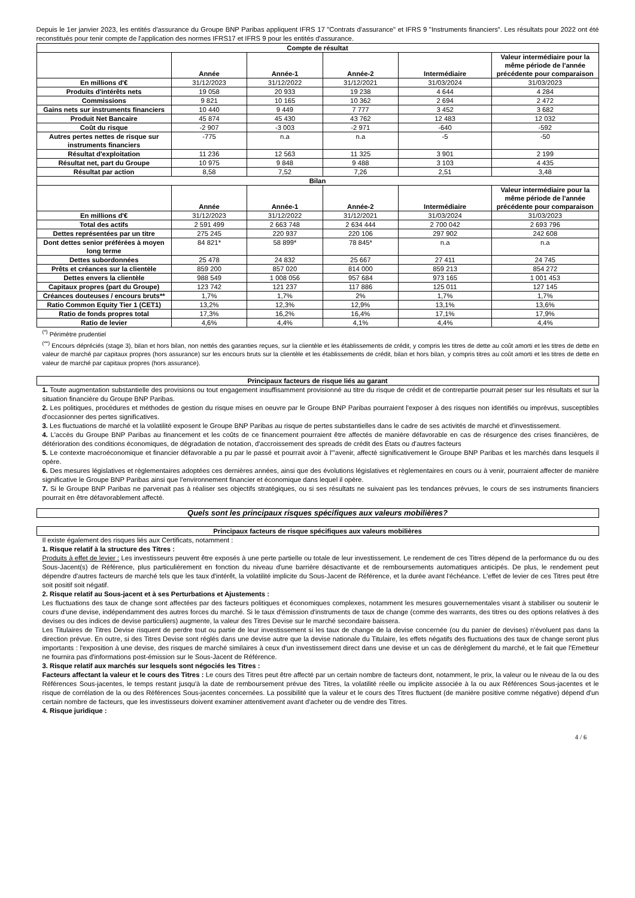Depuis le 1er janvier 2023, les entités d'assurance du Groupe BNP Paribas appliquent IFRS 17 "Contrats d'assurance" et IFRS 9 "Instruments financiers". Les résultats pour 2022 ont été reconstitués pour tenir compte de l'application des normes IFRS17 et IFRS 9 pour les entités d'assurance.
| Compte de résultat | | | | | |
| | Année | Année-1 | Année-2 | Intermédiaire | Valeur intermédiaire pour la même période de l'année précédente pour comparaison |
| En millions d'€ | 31/12/2023 | 31/12/2022 | 31/12/2021 | 31/03/2024 | 31/03/2023 |
| Produits d'intérêts nets | 19 058 | 20 933 | 19 238 | 4 644 | 4 284 |
| Commissions | 9 821 | 10 165 | 10 362 | 2 694 | 2 472 |
| Gains nets sur instruments financiers | 10 440 | 9 449 | 7 777 | 3 452 | 3 682 |
| Produit Net Bancaire | 45 874 | 45 430 | 43 762 | 12 483 | 12 032 |
| Coût du risque | -2 907 | -3 003 | -2 971 | -640 | -592 |
| Autres pertes nettes de risque sur instruments financiers | -775 | n.a | n.a | -5 | -50 |
| Résultat d'exploitation | 11 236 | 12 563 | 11 325 | 3 901 | 2 199 |
| Résultat net, part du Groupe | 10 975 | 9 848 | 9 488 | 3 103 | 4 435 |
| Résultat par action | 8,58 | 7,52 | 7,26 | 2,51 | 3,48 |
| Bilan | | | | | |
| | Année | Année-1 | Année-2 | Intermédiaire | Valeur intermédiaire pour la même période de l'année précédente pour comparaison |
| En millions d'€ | 31/12/2023 | 31/12/2022 | 31/12/2021 | 31/03/2024 | 31/03/2023 |
| Total des actifs | 2 591 499 | 2 663 748 | 2 634 444 | 2 700 042 | 2 693 796 |
| Dettes représentées par un titre | 275 245 | 220 937 | 220 106 | 297 902 | 242 608 |
| Dont dettes senior préférées à moyen long terme | 84 821* | 58 899* | 78 845* | n.a | n.a |
| Dettes subordonnées | 25 478 | 24 832 | 25 667 | 27 411 | 24 745 |
| Prêts et créances sur la clientèle | 859 200 | 857 020 | 814 000 | 859 213 | 854 272 |
| Dettes envers la clientèle | 988 549 | 1 008 056 | 957 684 | 973 165 | 1 001 453 |
| Capitaux propres (part du Groupe) | 123 742 | 121 237 | 117 886 | 125 011 | 127 145 |
| Créances douteuses / encours bruts** | 1,7% | 1,7% | 2% | 1,7% | 1,7% |
| Ratio Common Equity Tier 1 (CET1) | 13,2% | 12,3% | 12,9% | 13,1% | 13,6% |
| Ratio de fonds propres total | 17,3% | 16,2% | 16,4% | 17,1% | 17,9% |
| Ratio de levier | 4,6% | 4,4% | 4,1% | 4,4% | 4,4% |
<sup>(*)</sup> Périmètre prudentiel
<sup>(**)</sup> Encours dépréciés (stage 3), bilan et hors bilan, non nettés des garanties reçues, sur la clientèle et les établissements de crédit, y compris les titres de dette au coût amorti et les titres de dette en valeur de marché par capitaux propres (hors assurance) sur les encours bruts sur la clientèle et les établissements de crédit, bilan et hors bilan, y compris titres au coût amorti et les titres de dette en valeur de marché par capitaux propres (hors assurance).
Principaux facteurs de risque liés au garant
1. Toute augmentation substantielle des provisions ou tout engagement insuffisamment provisionné au titre du risque de crédit et de contrepartie pourrait peser sur les résultats et sur la situation financière du Groupe BNP Paribas.
2. Les politiques, procédures et méthodes de gestion du risque mises en oeuvre par le Groupe BNP Paribas pourraient l'exposer à des risques non identifiés ou imprévus, susceptibles d'occasionner des pertes significatives.
3. Les fluctuations de marché et la volatilité exposent le Groupe BNP Paribas au risque de pertes substantielles dans le cadre de ses activités de marché et d'investissement.
4. L'accès du Groupe BNP Paribas au financement et les coûts de ce financement pourraient être affectés de manière défavorable en cas de résurgence des crises financières, de détérioration des conditions économiques, de dégradation de notation, d'accroissement des spreads de crédit des États ou d'autres facteurs
5. Le contexte macroéconomique et financier défavorable a pu par le passé et pourrait avoir à l'"avenir, affecté significativement le Groupe BNP Paribas et les marchés dans lesquels il opère.
6. Des mesures législatives et règlementaires adoptées ces dernières années, ainsi que des évolutions législatives et règlementaires en cours ou à venir, pourraient affecter de manière significative le Groupe BNP Paribas ainsi que l'environnement financier et économique dans lequel il opère.
7. Si le Groupe BNP Paribas ne parvenait pas à réaliser ses objectifs stratégiques, ou si ses résultats ne suivaient pas les tendances prévues, le cours de ses instruments financiers pourrait en être défavorablement affecté.
Quels sont les principaux risques spécifiques aux valeurs mobilières?
Principaux facteurs de risque spécifiques aux valeurs mobilières
Il existe également des risques liés aux Certificats, notamment :
1. Risque relatif à la structure des Titres :
Produits à effet de levier : Les investisseurs peuvent être exposés à une perte partielle ou totale de leur investissement. Le rendement de ces Titres dépend de la performance du ou des Sous-Jacent(s) de Référence, plus particulièrement en fonction du niveau d'une barrière désactivante et de remboursements automatiques anticipés. De plus, le rendement peut dépendre d'autres facteurs de marché tels que les taux d'intérêt, la volatilité implicite du Sous-Jacent de Référence, et la durée avant l'échéance. L'effet de levier de ces Titres peut être soit positif soit négatif.
2. Risque relatif au Sous-jacent et à ses Perturbations et Ajustements :
Les fluctuations des taux de change sont affectées par des facteurs politiques et économiques complexes, notamment les mesures gouvernementales visant à stabiliser ou soutenir le cours d'une devise, indépendamment des autres forces du marché. Si le taux d'émission d'instruments de taux de change (comme des warrants, des titres ou des options relatives à des devises ou des indices de devise particuliers) augmente, la valeur des Titres Devise sur le marché secondaire baissera.
Les Titulaires de Titres Devise risquent de perdre tout ou partie de leur investissement si les taux de change de la devise concernée (ou du panier de devises) n'évoluent pas dans la direction prévue. En outre, si des Titres Devise sont réglés dans une devise autre que la devise nationale du Titulaire, les effets négatifs des fluctuations des taux de change seront plus importants : l'exposition à une devise, des risques de marché similaires à ceux d'un investissement direct dans une devise et un cas de dérèglement du marché, et le fait que l'Emetteur ne fournira pas d'informations post-émission sur le Sous-Jacent de Référence.
3. Risque relatif aux marchés sur lesquels sont négociés les Titres :
Facteurs affectant la valeur et le cours des Titres : Le cours des Titres peut être affecté par un certain nombre de facteurs dont, notamment, le prix, la valeur ou le niveau de la ou des Références Sous-jacentes, le temps restant jusqu'à la date de remboursement prévue des Titres, la volatilité réelle ou implicite associée à la ou aux Références Sous-jacentes et le risque de corrélation de la ou des Références Sous-jacentes concernées. La possibilité que la valeur et le cours des Titres fluctuent (de manière positive comme négative) dépend d'un certain nombre de facteurs, que les investisseurs doivent examiner attentivement avant d'acheter ou de vendre des Titres.
4. Risque juridique :
4 / 6